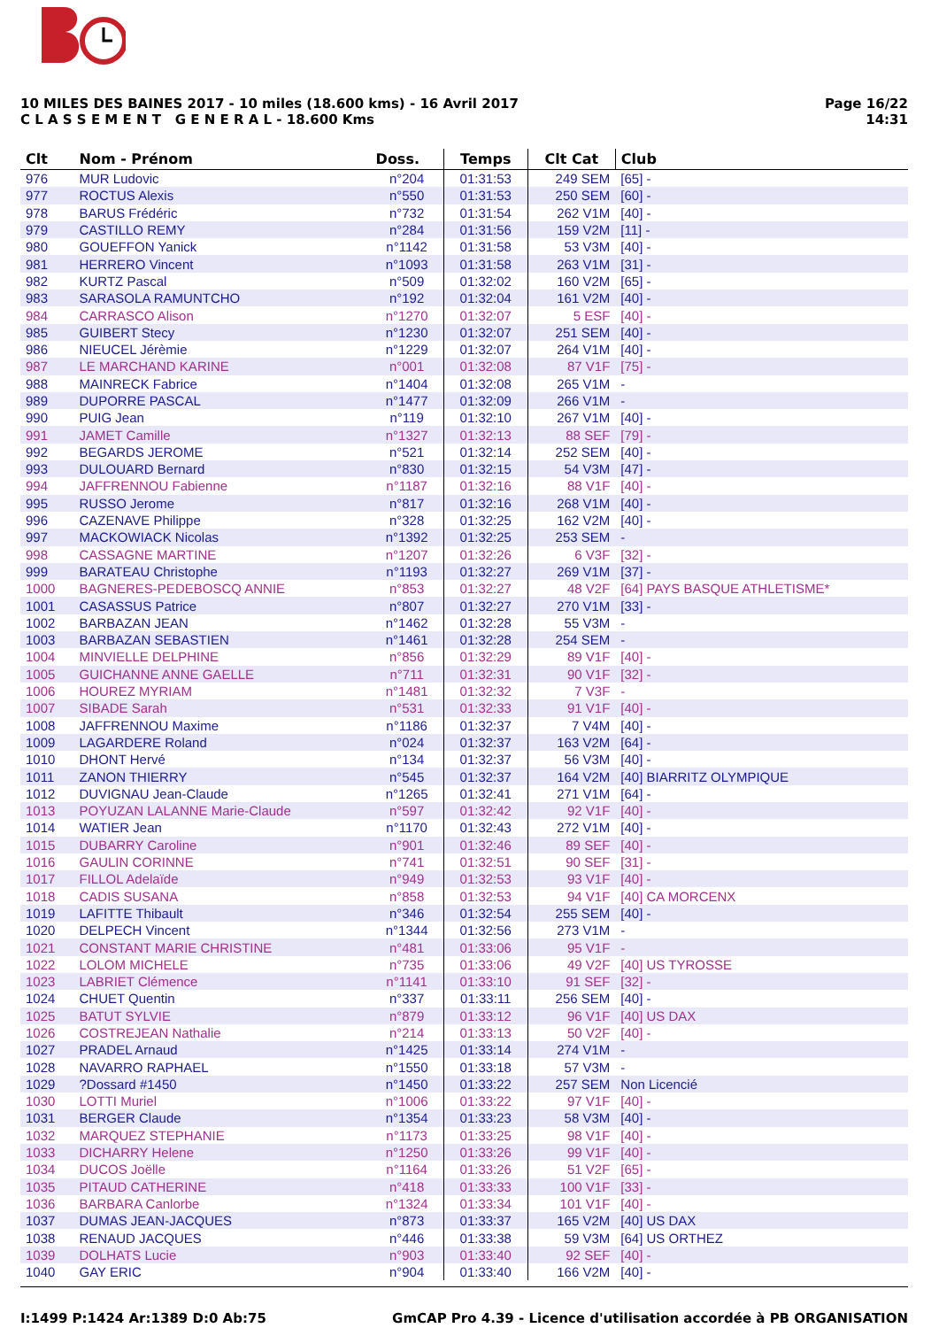10 MILES DES BAINES 2017 - 10 miles (18.600 kms) - 16 Avril 2017
C L A S S E M E N T G E N E R A L - 18.600 Kms
Page 16/22
14:31
| Clt | Nom - Prénom | Doss. | Temps | Clt Cat | Club |
| --- | --- | --- | --- | --- | --- |
| 976 | MUR Ludovic | n°204 | 01:31:53 | 249 SEM | [65] - |
| 977 | ROCTUS Alexis | n°550 | 01:31:53 | 250 SEM | [60] - |
| 978 | BARUS Frédéric | n°732 | 01:31:54 | 262 V1M | [40] - |
| 979 | CASTILLO REMY | n°284 | 01:31:56 | 159 V2M | [11] - |
| 980 | GOUEFFON Yanick | n°1142 | 01:31:58 | 53 V3M | [40] - |
| 981 | HERRERO Vincent | n°1093 | 01:31:58 | 263 V1M | [31] - |
| 982 | KURTZ Pascal | n°509 | 01:32:02 | 160 V2M | [65] - |
| 983 | SARASOLA RAMUNTCHO | n°192 | 01:32:04 | 161 V2M | [40] - |
| 984 | CARRASCO Alison | n°1270 | 01:32:07 | 5 ESF | [40] - |
| 985 | GUIBERT Stecy | n°1230 | 01:32:07 | 251 SEM | [40] - |
| 986 | NIEUCEL Jérèmie | n°1229 | 01:32:07 | 264 V1M | [40] - |
| 987 | LE MARCHAND KARINE | n°001 | 01:32:08 | 87 V1F | [75] - |
| 988 | MAINRECK Fabrice | n°1404 | 01:32:08 | 265 V1M | - |
| 989 | DUPORRE PASCAL | n°1477 | 01:32:09 | 266 V1M | - |
| 990 | PUIG Jean | n°119 | 01:32:10 | 267 V1M | [40] - |
| 991 | JAMET Camille | n°1327 | 01:32:13 | 88 SEF | [79] - |
| 992 | BEGARDS JEROME | n°521 | 01:32:14 | 252 SEM | [40] - |
| 993 | DULOUARD Bernard | n°830 | 01:32:15 | 54 V3M | [47] - |
| 994 | JAFFRENNOU Fabienne | n°1187 | 01:32:16 | 88 V1F | [40] - |
| 995 | RUSSO Jerome | n°817 | 01:32:16 | 268 V1M | [40] - |
| 996 | CAZENAVE Philippe | n°328 | 01:32:25 | 162 V2M | [40] - |
| 997 | MACKOWIACK Nicolas | n°1392 | 01:32:25 | 253 SEM | - |
| 998 | CASSAGNE MARTINE | n°1207 | 01:32:26 | 6 V3F | [32] - |
| 999 | BARATEAU Christophe | n°1193 | 01:32:27 | 269 V1M | [37] - |
| 1000 | BAGNERES-PEDEBOSCQ ANNIE | n°853 | 01:32:27 | 48 V2F | [64] PAYS BASQUE ATHLETISME* |
| 1001 | CASASSUS Patrice | n°807 | 01:32:27 | 270 V1M | [33] - |
| 1002 | BARBAZAN JEAN | n°1462 | 01:32:28 | 55 V3M | - |
| 1003 | BARBAZAN SEBASTIEN | n°1461 | 01:32:28 | 254 SEM | - |
| 1004 | MINVIELLE DELPHINE | n°856 | 01:32:29 | 89 V1F | [40] - |
| 1005 | GUICHANNE ANNE GAELLE | n°711 | 01:32:31 | 90 V1F | [32] - |
| 1006 | HOUREZ MYRIAM | n°1481 | 01:32:32 | 7 V3F | - |
| 1007 | SIBADE Sarah | n°531 | 01:32:33 | 91 V1F | [40] - |
| 1008 | JAFFRENNOU Maxime | n°1186 | 01:32:37 | 7 V4M | [40] - |
| 1009 | LAGARDERE Roland | n°024 | 01:32:37 | 163 V2M | [64] - |
| 1010 | DHONT Hervé | n°134 | 01:32:37 | 56 V3M | [40] - |
| 1011 | ZANON THIERRY | n°545 | 01:32:37 | 164 V2M | [40] BIARRITZ OLYMPIQUE |
| 1012 | DUVIGNAU Jean-Claude | n°1265 | 01:32:41 | 271 V1M | [64] - |
| 1013 | POYUZAN LALANNE Marie-Claude | n°597 | 01:32:42 | 92 V1F | [40] - |
| 1014 | WATIER Jean | n°1170 | 01:32:43 | 272 V1M | [40] - |
| 1015 | DUBARRY Caroline | n°901 | 01:32:46 | 89 SEF | [40] - |
| 1016 | GAULIN CORINNE | n°741 | 01:32:51 | 90 SEF | [31] - |
| 1017 | FILLOL Adelaïde | n°949 | 01:32:53 | 93 V1F | [40] - |
| 1018 | CADIS SUSANA | n°858 | 01:32:53 | 94 V1F | [40] CA MORCENX |
| 1019 | LAFITTE Thibault | n°346 | 01:32:54 | 255 SEM | [40] - |
| 1020 | DELPECH Vincent | n°1344 | 01:32:56 | 273 V1M | - |
| 1021 | CONSTANT MARIE CHRISTINE | n°481 | 01:33:06 | 95 V1F | - |
| 1022 | LOLOM MICHELE | n°735 | 01:33:06 | 49 V2F | [40] US TYROSSE |
| 1023 | LABRIET Clémence | n°1141 | 01:33:10 | 91 SEF | [32] - |
| 1024 | CHUET Quentin | n°337 | 01:33:11 | 256 SEM | [40] - |
| 1025 | BATUT SYLVIE | n°879 | 01:33:12 | 96 V1F | [40] US DAX |
| 1026 | COSTREJEAN Nathalie | n°214 | 01:33:13 | 50 V2F | [40] - |
| 1027 | PRADEL Arnaud | n°1425 | 01:33:14 | 274 V1M | - |
| 1028 | NAVARRO RAPHAEL | n°1550 | 01:33:18 | 57 V3M | - |
| 1029 | ?Dossard #1450 | n°1450 | 01:33:22 | 257 SEM | Non Licencié |
| 1030 | LOTTI Muriel | n°1006 | 01:33:22 | 97 V1F | [40] - |
| 1031 | BERGER Claude | n°1354 | 01:33:23 | 58 V3M | [40] - |
| 1032 | MARQUEZ STEPHANIE | n°1173 | 01:33:25 | 98 V1F | [40] - |
| 1033 | DICHARRY Helene | n°1250 | 01:33:26 | 99 V1F | [40] - |
| 1034 | DUCOS Joëlle | n°1164 | 01:33:26 | 51 V2F | [65] - |
| 1035 | PITAUD CATHERINE | n°418 | 01:33:33 | 100 V1F | [33] - |
| 1036 | BARBARA Canlorbe | n°1324 | 01:33:34 | 101 V1F | [40] - |
| 1037 | DUMAS JEAN-JACQUES | n°873 | 01:33:37 | 165 V2M | [40] US DAX |
| 1038 | RENAUD JACQUES | n°446 | 01:33:38 | 59 V3M | [64] US ORTHEZ |
| 1039 | DOLHATS Lucie | n°903 | 01:33:40 | 92 SEF | [40] - |
| 1040 | GAY ERIC | n°904 | 01:33:40 | 166 V2M | [40] - |
I:1499 P:1424 Ar:1389 D:0 Ab:75 GmCAP Pro 4.39 - Licence d'utilisation accordée à PB ORGANISATION